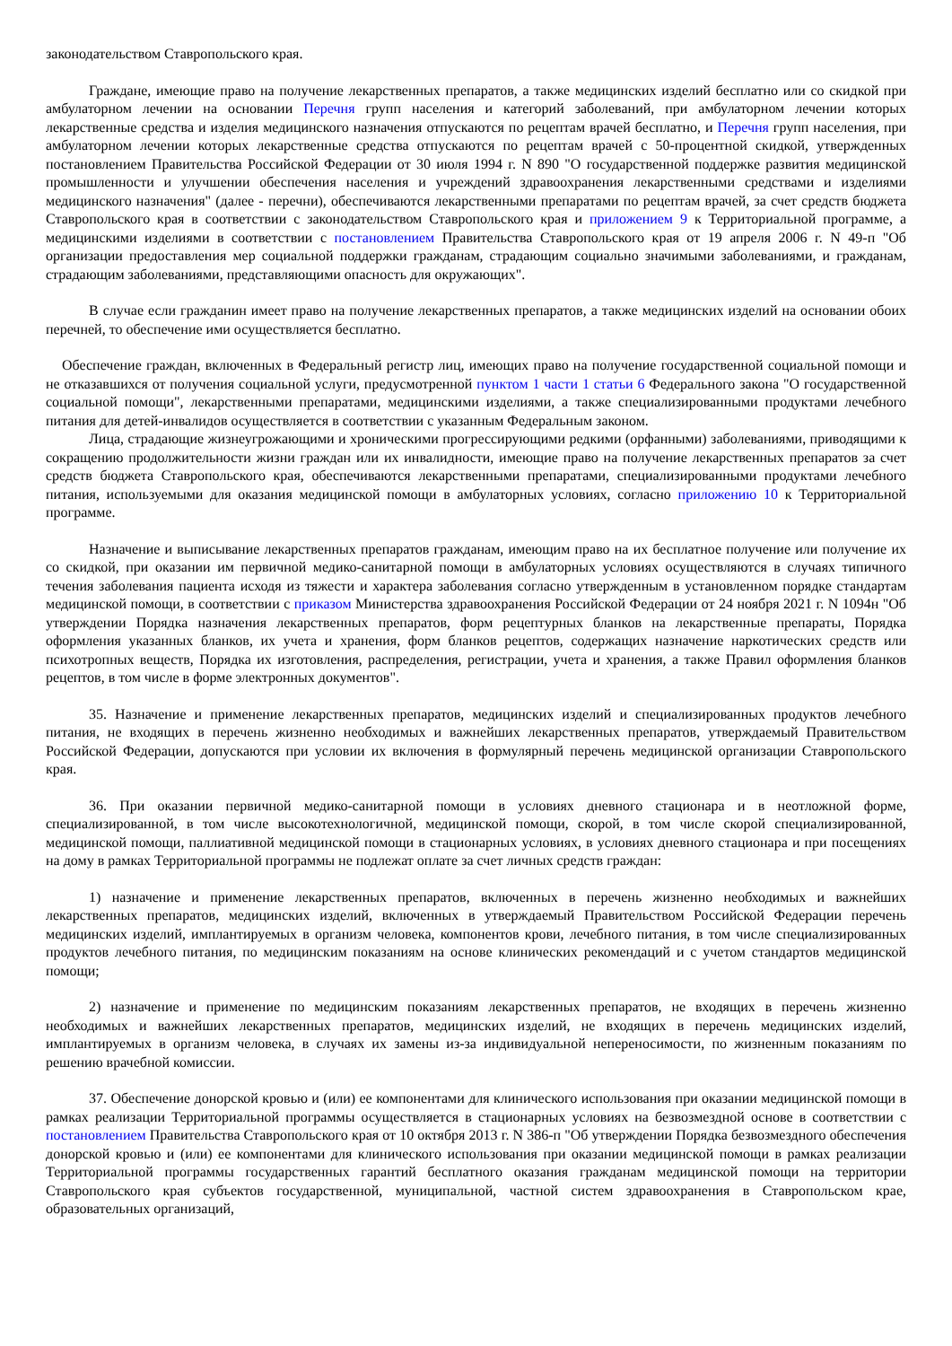законодательством Ставропольского края.
Граждане, имеющие право на получение лекарственных препаратов, а также медицинских изделий бесплатно или со скидкой при амбулаторном лечении на основании Перечня групп населения и категорий заболеваний, при амбулаторном лечении которых лекарственные средства и изделия медицинского назначения отпускаются по рецептам врачей бесплатно, и Перечня групп населения, при амбулаторном лечении которых лекарственные средства отпускаются по рецептам врачей с 50-процентной скидкой, утвержденных постановлением Правительства Российской Федерации от 30 июля 1994 г. N 890 "О государственной поддержке развития медицинской промышленности и улучшении обеспечения населения и учреждений здравоохранения лекарственными средствами и изделиями медицинского назначения" (далее - перечни), обеспечиваются лекарственными препаратами по рецептам врачей, за счет средств бюджета Ставропольского края в соответствии с законодательством Ставропольского края и приложением 9 к Территориальной программе, а медицинскими изделиями в соответствии с постановлением Правительства Ставропольского края от 19 апреля 2006 г. N 49-п "Об организации предоставления мер социальной поддержки гражданам, страдающим социально значимыми заболеваниями, и гражданам, страдающим заболеваниями, представляющими опасность для окружающих".
В случае если гражданин имеет право на получение лекарственных препаратов, а также медицинских изделий на основании обоих перечней, то обеспечение ими осуществляется бесплатно.
Обеспечение граждан, включенных в Федеральный регистр лиц, имеющих право на получение государственной социальной помощи и не отказавшихся от получения социальной услуги, предусмотренной пунктом 1 части 1 статьи 6 Федерального закона "О государственной социальной помощи", лекарственными препаратами, медицинскими изделиями, а также специализированными продуктами лечебного питания для детей-инвалидов осуществляется в соответствии с указанным Федеральным законом.
Лица, страдающие жизнеугрожающими и хроническими прогрессирующими редкими (орфанными) заболеваниями, приводящими к сокращению продолжительности жизни граждан или их инвалидности, имеющие право на получение лекарственных препаратов за счет средств бюджета Ставропольского края, обеспечиваются лекарственными препаратами, специализированными продуктами лечебного питания, используемыми для оказания медицинской помощи в амбулаторных условиях, согласно приложению 10 к Территориальной программе.
Назначение и выписывание лекарственных препаратов гражданам, имеющим право на их бесплатное получение или получение их со скидкой, при оказании им первичной медико-санитарной помощи в амбулаторных условиях осуществляются в случаях типичного течения заболевания пациента исходя из тяжести и характера заболевания согласно утвержденным в установленном порядке стандартам медицинской помощи, в соответствии с приказом Министерства здравоохранения Российской Федерации от 24 ноября 2021 г. N 1094н "Об утверждении Порядка назначения лекарственных препаратов, форм рецептурных бланков на лекарственные препараты, Порядка оформления указанных бланков, их учета и хранения, форм бланков рецептов, содержащих назначение наркотических средств или психотропных веществ, Порядка их изготовления, распределения, регистрации, учета и хранения, а также Правил оформления бланков рецептов, в том числе в форме электронных документов".
35. Назначение и применение лекарственных препаратов, медицинских изделий и специализированных продуктов лечебного питания, не входящих в перечень жизненно необходимых и важнейших лекарственных препаратов, утверждаемый Правительством Российской Федерации, допускаются при условии их включения в формулярный перечень медицинской организации Ставропольского края.
36. При оказании первичной медико-санитарной помощи в условиях дневного стационара и в неотложной форме, специализированной, в том числе высокотехнологичной, медицинской помощи, скорой, в том числе скорой специализированной, медицинской помощи, паллиативной медицинской помощи в стационарных условиях, в условиях дневного стационара и при посещениях на дому в рамках Территориальной программы не подлежат оплате за счет личных средств граждан:
1) назначение и применение лекарственных препаратов, включенных в перечень жизненно необходимых и важнейших лекарственных препаратов, медицинских изделий, включенных в утверждаемый Правительством Российской Федерации перечень медицинских изделий, имплантируемых в организм человека, компонентов крови, лечебного питания, в том числе специализированных продуктов лечебного питания, по медицинским показаниям на основе клинических рекомендаций и с учетом стандартов медицинской помощи;
2) назначение и применение по медицинским показаниям лекарственных препаратов, не входящих в перечень жизненно необходимых и важнейших лекарственных препаратов, медицинских изделий, не входящих в перечень медицинских изделий, имплантируемых в организм человека, в случаях их замены из-за индивидуальной непереносимости, по жизненным показаниям по решению врачебной комиссии.
37. Обеспечение донорской кровью и (или) ее компонентами для клинического использования при оказании медицинской помощи в рамках реализации Территориальной программы осуществляется в стационарных условиях на безвозмездной основе в соответствии с постановлением Правительства Ставропольского края от 10 октября 2013 г. N 386-п "Об утверждении Порядка безвозмездного обеспечения донорской кровью и (или) ее компонентами для клинического использования при оказании медицинской помощи в рамках реализации Территориальной программы государственных гарантий бесплатного оказания гражданам медицинской помощи на территории Ставропольского края субъектов государственной, муниципальной, частной систем здравоохранения в Ставропольском крае, образовательных организаций,